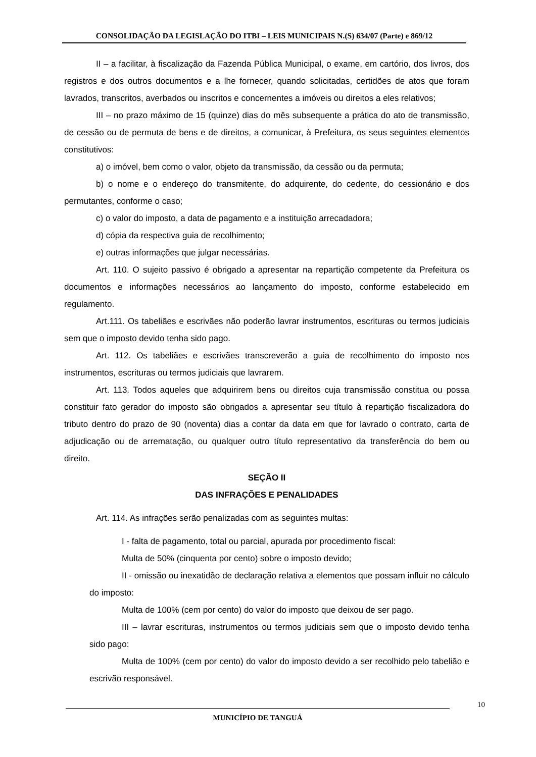CONSOLIDAÇÃO DA LEGISLAÇÃO DO ITBI – LEIS MUNICIPAIS N.(S) 634/07 (Parte) e 869/12
II – a facilitar, à fiscalização da Fazenda Pública Municipal, o exame, em cartório, dos livros, dos registros e dos outros documentos e a lhe fornecer, quando solicitadas, certidões de atos que foram lavrados, transcritos, averbados ou inscritos e concernentes a imóveis ou direitos a eles relativos;
III – no prazo máximo de 15 (quinze) dias do mês subsequente a prática do ato de transmissão, de cessão ou de permuta de bens e de direitos, a comunicar, à Prefeitura, os seus seguintes elementos constitutivos:
a) o imóvel, bem como o valor, objeto da transmissão, da cessão ou da permuta;
b) o nome e o endereço do transmitente, do adquirente, do cedente, do cessionário e dos permutantes, conforme o caso;
c) o valor do imposto, a data de pagamento e a instituição arrecadadora;
d) cópia da respectiva guia de recolhimento;
e) outras informações que julgar necessárias.
Art. 110. O sujeito passivo é obrigado a apresentar na repartição competente da Prefeitura os documentos e informações necessários ao lançamento do imposto, conforme estabelecido em regulamento.
Art.111. Os tabeliães e escrivães não poderão lavrar instrumentos, escrituras ou termos judiciais sem que o imposto devido tenha sido pago.
Art. 112. Os tabeliães e escrivães transcreverão a guia de recolhimento do imposto nos instrumentos, escrituras ou termos judiciais que lavrarem.
Art. 113. Todos aqueles que adquirirem bens ou direitos cuja transmissão constitua ou possa constituir fato gerador do imposto são obrigados a apresentar seu título à repartição fiscalizadora do tributo dentro do prazo de 90 (noventa) dias a contar da data em que for lavrado o contrato, carta de adjudicação ou de arrematação, ou qualquer outro título representativo da transferência do bem ou direito.
SEÇÃO II
DAS INFRAÇÕES E PENALIDADES
Art. 114. As infrações serão penalizadas com as seguintes multas:
I - falta de pagamento, total ou parcial, apurada por procedimento fiscal:
Multa de 50% (cinquenta por cento) sobre o imposto devido;
II - omissão ou inexatidão de declaração relativa a elementos que possam influir no cálculo do imposto:
Multa de 100% (cem por cento) do valor do imposto que deixou de ser pago.
III – lavrar escrituras, instrumentos ou termos judiciais sem que o imposto devido tenha sido pago:
Multa de 100% (cem por cento) do valor do imposto devido a ser recolhido pelo tabelião e escrivão responsável.
10
MUNICÍPIO DE TANGUÁ